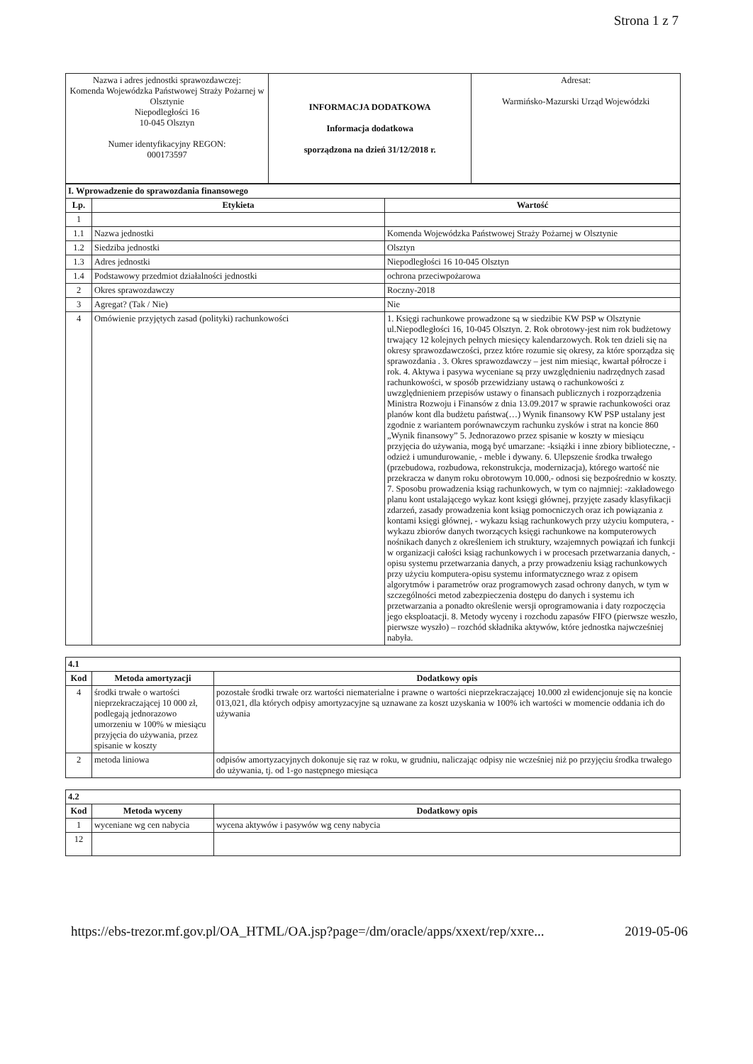Strona 1 z 7
| Nazwa i adres jednostki sprawozdawczej: Komenda Wojewódzka Państwowej Straży Pożarnej w Olsztynie Niepodległości 16 10-045 Olsztyn Numer identyfikacyjny REGON: 000173597 | INFORMACJA DODATKOWA Informacja dodatkowa sporządzona na dzień 31/12/2018 r. | Adresat: Warmińsko-Mazurski Urząd Wojewódzki |
| I. Wprowadzenie do sprawozdania finansowego | | |
| Lp. | Etykieta | Wartość |
| 1 | | |
| 1.1 | Nazwa jednostki | Komenda Wojewódzka Państwowej Straży Pożarnej w Olsztynie |
| 1.2 | Siedziba jednostki | Olsztyn |
| 1.3 | Adres jednostki | Niepodległości 16 10-045 Olsztyn |
| 1.4 | Podstawowy przedmiot działalności jednostki | ochrona przeciwpożarowa |
| 2 | Okres sprawozdawczy | Roczny-2018 |
| 3 | Agregat? (Tak / Nie) | Nie |
| 4 | Omówienie przyjętych zasad (polityki) rachunkowości | 1. Księgi rachunkowe prowadzone są w siedzibie KW PSP w Olsztynie ul.Niepodległości 16, 10-045 Olsztyn. 2. Rok obrotowy-jest nim rok budżetowy trwający 12 kolejnych pełnych miesięcy kalendarzowych. Rok ten dzieli się na okresy sprawozdawczości, przez które rozumie się okresy, za które sporządza się sprawozdania . 3. Okres sprawozdawczy – jest nim miesiąc, kwartał półrocze i rok. 4. Aktywa i pasywa wyceniane są przy uwzględnieniu nadrzędnych zasad rachunkowości, w sposób przewidziany ustawą o rachunkowości z uwzględnieniem przepisów ustawy o finansach publicznych i rozporządzenia Ministra Rozwoju i Finansów z dnia 13.09.2017 w sprawie rachunkowości oraz planów kont dla budżetu państwa(…) Wynik finansowy KW PSP ustalany jest zgodnie z wariantem porównawczym rachunku zysków i strat na koncie 860 „Wynik finansowy” 5. Jednorazowo przez spisanie w koszty w miesiącu przyjęcia do używania, mogą być umarzane: -książki i inne zbiory biblioteczne, -odzież i umundurowanie, - meble i dywany. 6. Ulepszenie środka trwałego (przebudowa, rozbudowa, rekonstrukcja, modernizacja), którego wartość nie przekracza w danym roku obrotowym 10.000,- odnosi się bezpośrednio w koszty. 7. Sposobu prowadzenia ksiąg rachunkowych, w tym co najmniej: -zakładowego planu kont ustalającego wykaz kont księgi głównej, przyjęte zasady klasyfikacji zdarzeń, zasady prowadzenia kont ksiąg pomocniczych oraz ich powiązania z kontami księgi głównej, - wykazu ksiąg rachunkowych przy użyciu komputera, - wykazu zbiorów danych tworzących księgi rachunkowe na komputerowych nośnikach danych z określeniem ich struktury, wzajemnych powiązań ich funkcji w organizacji całości ksiąg rachunkowych i w procesach przetwarzania danych, - opisu systemu przetwarzania danych, a przy prowadzeniu ksiąg rachunkowych przy użyciu komputera-opisu systemu informatycznego wraz z opisem algorytmów i parametrów oraz programowych zasad ochrony danych, w tym w szczególności metod zabezpieczenia dostępu do danych i systemu ich przetwarzania a ponadto określenie wersji oprogramowania i daty rozpoczęcia jego eksploatacji. 8. Metody wyceny i rozchodu zapasów FIFO (pierwsze weszło, pierwsze wyszło) – rozchód składnika aktywów, które jednostka najwcześniej nabyła. |
| 4.1 | | |
| Kod | Metoda amortyzacji | Dodatkowy opis |
| 4 | środki trwałe o wartości nieprzekraczającej 10 000 zł, podlegają jednorazowo umorzeniu w 100% w miesiącu przyjęcia do używania, przez spisanie w koszty | pozostałe środki trwałe orz wartości niematerialne i prawne o wartości nieprzekraczającej 10.000 zł ewidencjonuje się na koncie 013,021, dla których odpisy amortyzacyjne są uznawane za koszt uzyskania w 100% ich wartości w momencie oddania ich do używania |
| 2 | metoda liniowa | odpisów amortyzacyjnych dokonuje się raz w roku, w grudniu, naliczając odpisy nie wcześniej niż po przyjęciu środka trwałego do używania, tj. od 1-go następnego miesiąca |
| 4.2 | | |
| Kod | Metoda wyceny | Dodatkowy opis |
| 1 | wyceniane wg cen nabycia | wycena aktywów i pasywów wg ceny nabycia |
| 12 | | |
https://ebs-trezor.mf.gov.pl/OA_HTML/OA.jsp?page=/dm/oracle/apps/xxext/rep/xxre... 2019-05-06